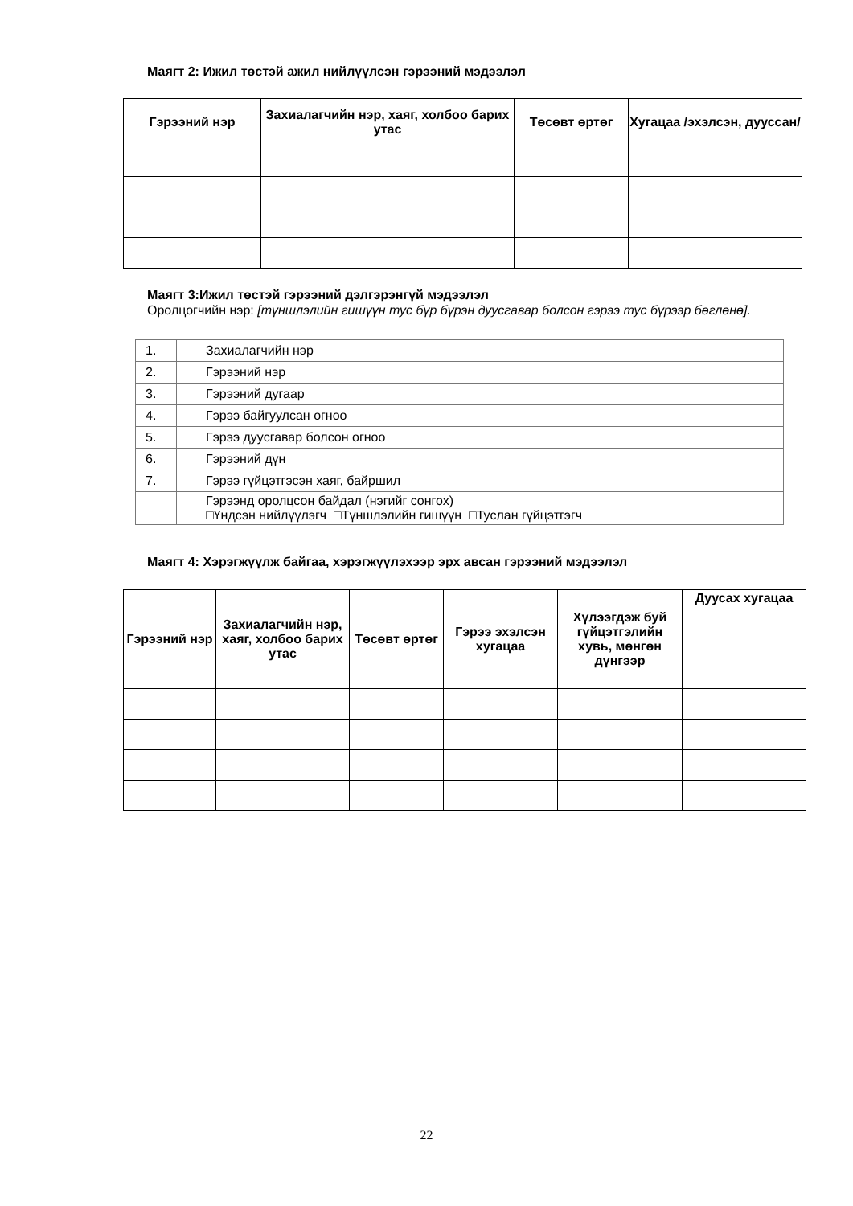Маягт 2: Ижил төстэй ажил нийлүүлсэн гэрээний мэдээлэл
| Гэрээний нэр | Захиалагчийн нэр, хаяг, холбоо барих утас | Төсөвт өртөг | Хугацаа /эхэлсэн, дууссан/ |
| --- | --- | --- | --- |
Маягт 3:Ижил төстэй гэрээний дэлгэрэнгүй мэдээлэл
Оролцогчийн нэр: [түншлэлийн гишүүн тус бүр бүрэн дуусгавар болсон гэрээ тус бүрээр бөглөнө].
| 1. | Захиалагчийн нэр |
| 2. | Гэрээний нэр |
| 3. | Гэрээний дугаар |
| 4. | Гэрээ байгуулсан огноо |
| 5. | Гэрээ дуусгавар болсон огноо |
| 6. | Гэрээний дүн |
| 7. | Гэрээ гүйцэтгэсэн хаяг, байршил |
| | Гэрээнд оролцсон байдал (нэгийг сонгох) □Үндсэн нийлүүлэгч □Түншлэлийн гишүүн □Туслан гүйцэтгэгч |
Маягт 4: Хэрэгжүүлж байгаа, хэрэгжүүлэхээр эрх авсан гэрээний мэдээлэл
| Гэрээний нэр | Захиалагчийн нэр, хаяг, холбоо барих утас | Төсөвт өртөг | Гэрээ эхэлсэн хугацаа | Хүлээгдэж буй гүйцэтгэлийн хувь, мөнгөн дүнгээр | Дуусах хугацаа |
| --- | --- | --- | --- | --- | --- |
22